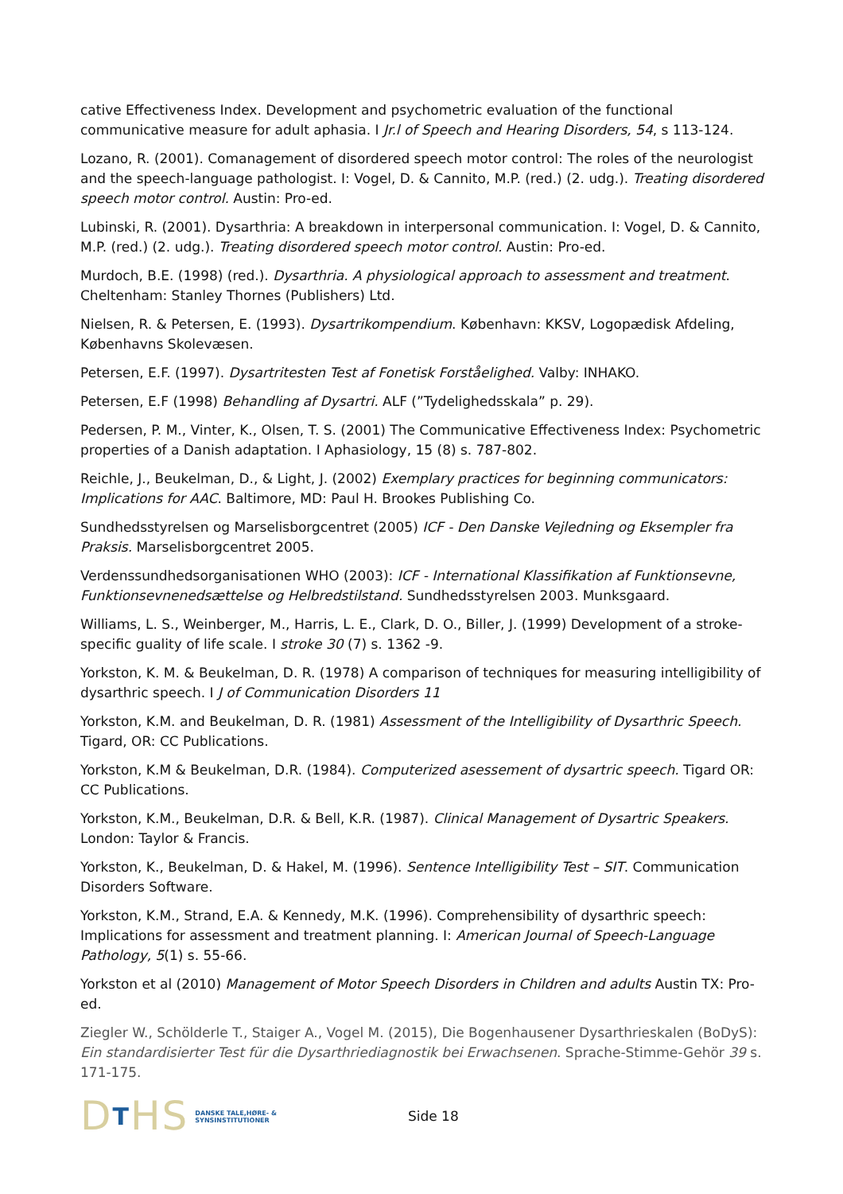cative Effectiveness Index. Development and psychometric evaluation of the functional communicative measure for adult aphasia. I Jr.l of Speech and Hearing Disorders, 54, s 113-124.
Lozano, R. (2001). Comanagement of disordered speech motor control: The roles of the neurologist and the speech-language pathologist. I: Vogel, D. & Cannito, M.P. (red.) (2. udg.). Treating disordered speech motor control. Austin: Pro-ed.
Lubinski, R. (2001). Dysarthria: A breakdown in interpersonal communication. I: Vogel, D. & Cannito, M.P. (red.) (2. udg.). Treating disordered speech motor control. Austin: Pro-ed.
Murdoch, B.E. (1998) (red.). Dysarthria. A physiological approach to assessment and treatment. Cheltenham: Stanley Thornes (Publishers) Ltd.
Nielsen, R. & Petersen, E. (1993). Dysartrikompendium. København: KKSV, Logopædisk Afdeling, Københavns Skolevæsen.
Petersen, E.F. (1997). Dysartritesten Test af Fonetisk Forståelighed. Valby: INHAKO.
Petersen, E.F (1998) Behandling af Dysartri. ALF (”Tydelighedsskala” p. 29).
Pedersen, P. M., Vinter, K., Olsen, T. S. (2001) The Communicative Effectiveness Index: Psychometric properties of a Danish adaptation. I Aphasiology, 15 (8) s. 787-802.
Reichle, J., Beukelman, D., & Light, J. (2002) Exemplary practices for beginning communicators: Implications for AAC. Baltimore, MD: Paul H. Brookes Publishing Co.
Sundhedsstyrelsen og Marselisborgcentret (2005) ICF - Den Danske Vejledning og Eksempler fra Praksis. Marselisborgcentret 2005.
Verdenssundhedsorganisationen WHO (2003): ICF - International Klassifikation af Funktionsevne, Funktionsevnenedsættelse og Helbredstilstand. Sundhedsstyrelsen 2003. Munksgaard.
Williams, L. S., Weinberger, M., Harris, L. E., Clark, D. O., Biller, J. (1999) Development of a stroke-specific guality of life scale. I stroke 30 (7) s. 1362 -9.
Yorkston, K. M. & Beukelman, D. R. (1978) A comparison of techniques for measuring intelligibility of dysarthric speech. I J of Communication Disorders 11
Yorkston, K.M. and Beukelman, D. R. (1981) Assessment of the Intelligibility of Dysarthric Speech. Tigard, OR: CC Publications.
Yorkston, K.M & Beukelman, D.R. (1984). Computerized asessement of dysartric speech. Tigard OR: CC Publications.
Yorkston, K.M., Beukelman, D.R. & Bell, K.R. (1987). Clinical Management of Dysartric Speakers. London: Taylor & Francis.
Yorkston, K., Beukelman, D. & Hakel, M. (1996). Sentence Intelligibility Test – SIT. Communication Disorders Software.
Yorkston, K.M., Strand, E.A. & Kennedy, M.K. (1996). Comprehensibility of dysarthric speech: Implications for assessment and treatment planning. I: American Journal of Speech-Language Pathology, 5(1) s. 55-66.
Yorkston et al (2010) Management of Motor Speech Disorders in Children and adults Austin TX: Pro-ed.
Ziegler W., Schölderle T., Staiger A., Vogel M. (2015), Die Bogenhausener Dysarthrieskalen (BoDyS): Ein standardisierter Test für die Dysarthriediagnostik bei Erwachsenen. Sprache-Stimme-Gehör 39 s. 171-175.
DTHS DANSKE TALE,HØRE- &
SYNSINSTITUTIONER
Side 18